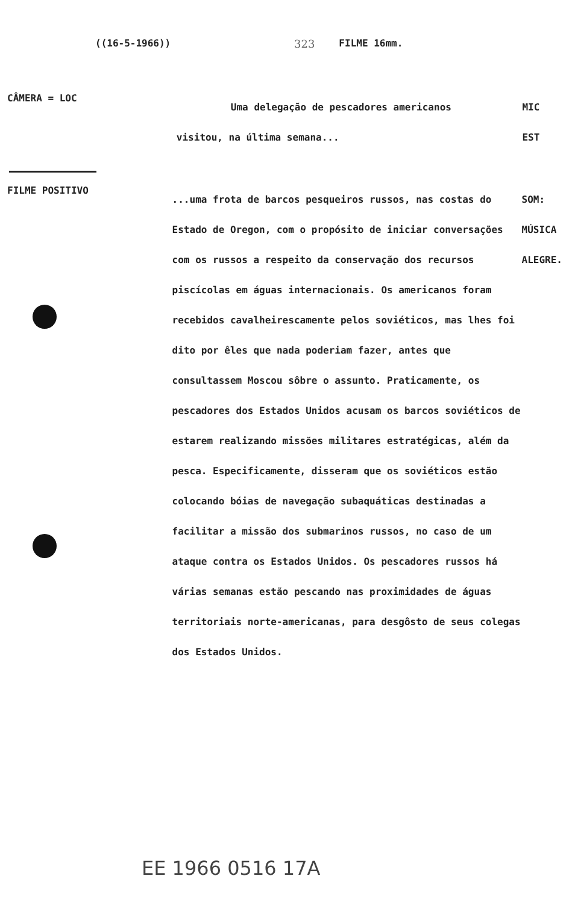((16-5-1966)) 323 FILME 16mm.
CÂMERA = LOC
Uma delegação de pescadores americanos
visitou, na última semana...
MIC
EST
FILME POSITIVO
...uma frota de barcos pesqueiros russos, nas costas do Estado de Oregon, com o propósito de iniciar conversações com os russos a respeito da conservação dos recursos piscícolas em águas internacionais. Os americanos foram recebidos cavalheirescamente pelos soviéticos, mas lhes foi dito por êles que nada poderiam fazer, antes que consultassem Moscou sôbre o assunto. Praticamente, os pescadores dos Estados Unidos acusam os barcos soviéticos de estarem realizando missões militares estratégicas, além da pesca. Especificamente, disseram que os soviéticos estão colocando bóias de navegação subaquáticas destinadas a facilitar a missão dos submarinos russos, no caso de um ataque contra os Estados Unidos. Os pescadores russos há várias semanas estão pescando nas proximidades de águas territoriais norte-americanas, para desgôsto de seus colegas dos Estados Unidos.
SOM:
MÚSICA
ALEGRE.
EE 1966 0516 17A